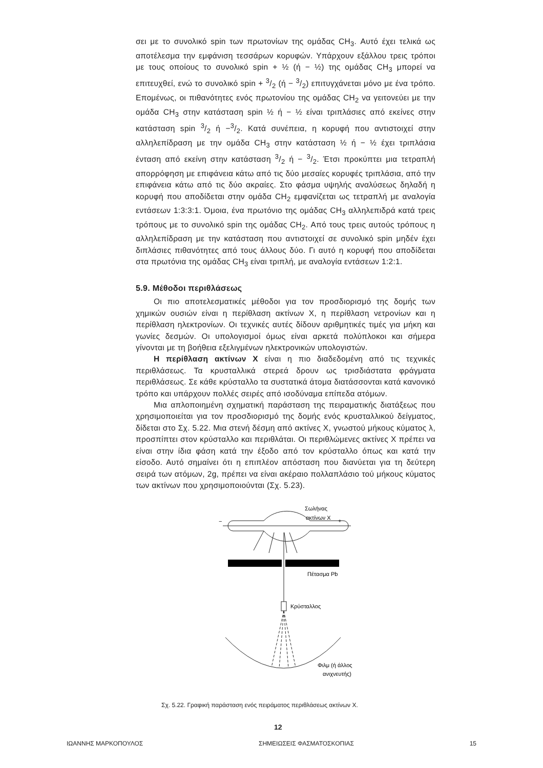σει με το συνολικό spin των πρωτονίων της ομάδας CH<sub>3</sub>. Αυτό έχει τελικά ως αποτέλεσμα την εμφάνιση τεσσάρων κορυφών. Υπάρχουν εξάλλου τρεις τρόποι με τους οποίους το συνολικό spin + ½ (ή − ½) της ομάδας CH<sub>3</sub> μπορεί να επιτευχθεί, ενώ το συνολικό spin + 3/2 (ή − 3/2) επιτυγχάνεται μόνο με ένα τρόπο. Επομένως, οι πιθανότητες ενός πρωτονίου της ομάδας CH<sub>2</sub> να γειτονεύει με την ομάδα CH<sub>3</sub> στην κατάσταση spin ½ ή − ½ είναι τριπλάσιες από εκείνες στην κατάσταση spin 3/2 ή −3/2. Κατά συνέπεια, η κορυφή που αντιστοιχεί στην αλληλεπίδραση με την ομάδα CH<sub>3</sub> στην κατάσταση ½ ή − ½ έχει τριπλάσια ένταση από εκείνη στην κατάσταση 3/2 ή − 3/2. Έτσι προκύπτει μια τετραπλή απορρόφηση με επιφάνεια κάτω από τις δύο μεσαίες κορυφές τριπλάσια, από την επιφάνεια κάτω από τις δύο ακραίες. Στο φάσμα υψηλής αναλύσεως δηλαδή η κορυφή που αποδίδεται στην ομάδα CH<sub>2</sub> εμφανίζεται ως τετραπλή με αναλογία εντάσεων 1:3:3:1. Όμοια, ένα πρωτόνιο της ομάδας CH<sub>3</sub> αλληλεπιδρά κατά τρεις τρόπους με το συνολικό spin της ομάδας CH<sub>2</sub>. Από τους τρεις αυτούς τρόπους η αλληλεπίδραση με την κατάσταση που αντιστοιχεί σε συνολικό spin μηδέν έχει διπλάσιες πιθανότητες από τους άλλους δύο. Γι αυτό η κορυφή που αποδίδεται στα πρωτόνια της ομάδας CH<sub>3</sub> είναι τριπλή, με αναλογία εντάσεων 1:2:1.
5.9. Μέθοδοι περιθλάσεως
Οι πιο αποτελεσματικές μέθοδοι για τον προσδιορισμό της δομής των χημικών ουσιών είναι η περίθλαση ακτίνων X, η περίθλαση νετρονίων και η περίθλαση ηλεκτρονίων. Οι τεχνικές αυτές δίδουν αριθμητικές τιμές για μήκη και γωνίες δεσμών. Οι υπολογισμοί όμως είναι αρκετά πολύπλοκοι και σήμερα γίνονται με τη βοήθεια εξελιγμένων ηλεκτρονικών υπολογιστών.
Η περίθλαση ακτίνων X είναι η πιο διαδεδομένη από τις τεχνικές περιθλάσεως. Τα κρυσταλλικά στερεά δρουν ως τρισδιάστατα φράγματα περιθλάσεως. Σε κάθε κρύσταλλο τα συστατικά άτομα διατάσσονται κατά κανονικό τρόπο και υπάρχουν πολλές σειρές από ισοδύναμα επίπεδα ατόμων.
Μια απλοποιημένη σχηματική παράσταση της πειραματικής διατάξεως που χρησιμοποιείται για τον προσδιορισμό της δομής ενός κρυσταλλικού δείγματος, δίδεται στο Σχ. 5.22. Μια στενή δέσμη από ακτίνες X, γνωστού μήκους κύματος λ, προσπίπτει στον κρύσταλλο και περιθλάται. Οι περιθλώμενες ακτίνες X πρέπει να είναι στην ίδια φάση κατά την έξοδο από τον κρύσταλλο όπως και κατά την είσοδο. Αυτό σημαίνει ότι η επιπλέον απόσταση που διανύεται για τη δεύτερη σειρά των ατόμων, 2g, πρέπει να είναι ακέραιο πολλαπλάσιο τού μήκους κύματος των ακτίνων που χρησιμοποιούνται (Σχ. 5.23).
Σωλήνας
ακτίνων X
−
+
Πέτασμα Pb
Κρύσταλλος
Φιλμ (ή άλλος
ανιχνευτής)
Σχ. 5.22. Γραφική παράσταση ενός πειράματος περιθλάσεως ακτίνων X.
12
ΙΩΑΝΝΗΣ ΜΑΡΚΟΠΟΥΛΟΣ ΣΗΜΕΙΩΣΕΙΣ ΦΑΣΜΑΤΟΣΚΟΠΙΑΣ 15